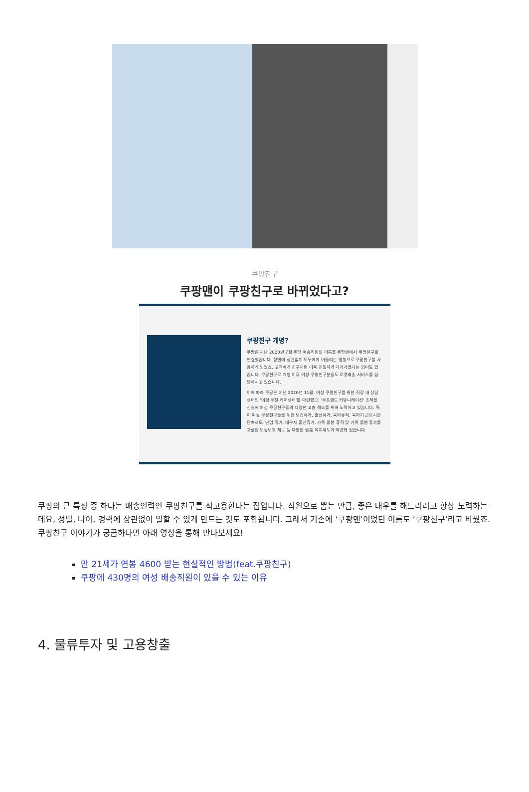쿠팡친구
쿠팡맨이 쿠팡친구로 바뀌었다고?
쿠팡친구 개명?
쿠팡은 지난 2020년 7월 쿠팡 배송직원의 이름을 쿠팡맨에서 쿠팡친구로 변경했습니다. 성별에 상관없이 모두에게 어울리는 명칭으로 쿠팡친구를 사용하게 되었죠. 고객에게 친구처럼 더욱 친밀하게 다가가겠다는 의미도 있습니다. 쿠팡친구로 개명 이후 여성 쿠팡친구분들도 로켓배송 서비스를 담당하시고 있습니다.
이에 따라 쿠팡은 지난 2020년 11월, 여성 쿠팡친구를 위한 직장 내 상담 센터인 '여성 쿠친 케어센터'를 마련했고, '쿠프렌드 커뮤니케이션' 조직을 신설해 여성 쿠팡친구들의 다양한 고충 해소를 위해 노력하고 있습니다. 특히 여성 쿠팡친구들을 위한 보건휴가, 출산휴가, 육아휴직, 육아기 근로시간 단축제도, 난임 휴가, 배우자 출산휴가, 가족 돌봄 휴직 및 가족 돌봄 휴가를 포함한 모성보호 제도 등 다양한 맞춤 복지제도가 마련돼 있습니다.
쿠팡의 큰 특징 중 하나는 배송인력인 쿠팡친구를 직고용한다는 점입니다. 직원으로 뽑는 만큼, 좋은 대우를 해드리려고 항상 노력하는데요, 성별, 나이, 경력에 상관없이 일할 수 있게 만드는 것도 포함됩니다. 그래서 기존에 ‘쿠팡맨’이었던 이름도 ‘쿠팡친구’라고 바꿨죠. 쿠팡친구 이야기가 궁금하다면 아래 영상을 통해 만나보세요!
만 21세가 연봉 4600 받는 현실적인 방법(feat.쿠팡친구)
쿠팡에 430명의 여성 배송직원이 있을 수 있는 이유
4. 물류투자 및 고용창출